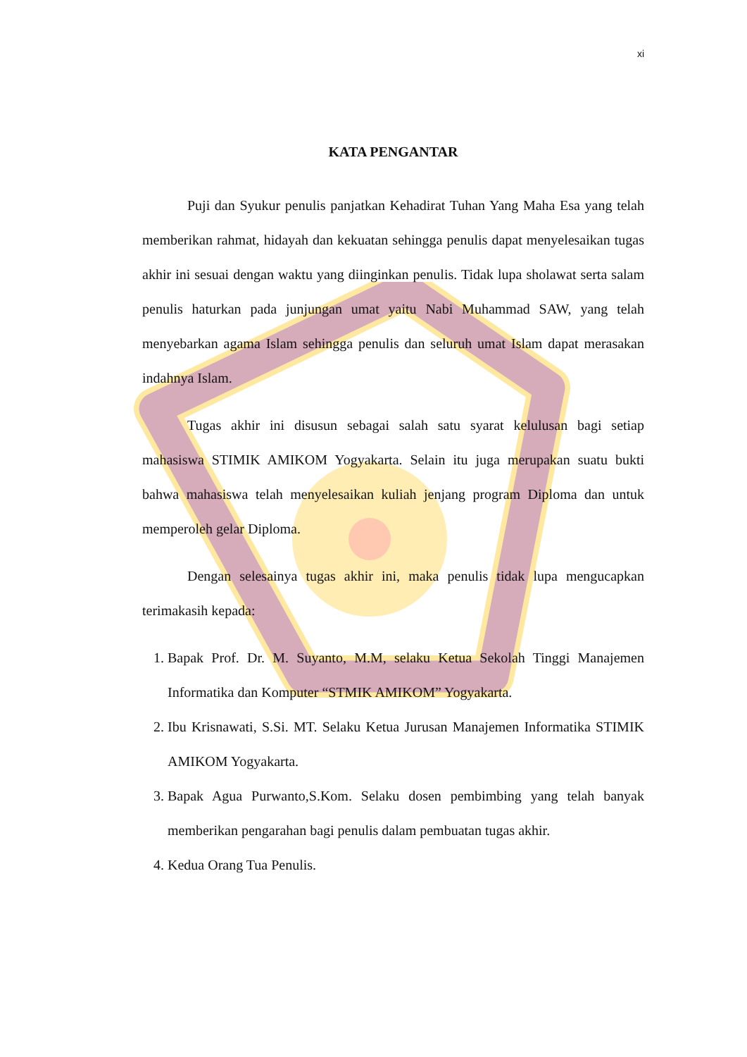xi
KATA PENGANTAR
Puji dan Syukur penulis panjatkan Kehadirat Tuhan Yang Maha Esa yang telah memberikan rahmat, hidayah dan kekuatan sehingga penulis dapat menyelesaikan tugas akhir ini sesuai dengan waktu yang diinginkan penulis. Tidak lupa sholawat serta salam penulis haturkan pada junjungan umat yaitu Nabi Muhammad SAW, yang telah menyebarkan agama Islam sehingga penulis dan seluruh umat Islam dapat merasakan indahnya Islam.
Tugas akhir ini disusun sebagai salah satu syarat kelulusan bagi setiap mahasiswa STIMIK AMIKOM Yogyakarta. Selain itu juga merupakan suatu bukti bahwa mahasiswa telah menyelesaikan kuliah jenjang program Diploma dan untuk memperoleh gelar Diploma.
Dengan selesainya tugas akhir ini, maka penulis tidak lupa mengucapkan terimakasih kepada:
1. Bapak Prof. Dr. M. Suyanto, M.M, selaku Ketua Sekolah Tinggi Manajemen Informatika dan Komputer “STMIK AMIKOM” Yogyakarta.
2. Ibu Krisnawati, S.Si. MT. Selaku Ketua Jurusan Manajemen Informatika STIMIK AMIKOM Yogyakarta.
3. Bapak Agua Purwanto,S.Kom. Selaku dosen pembimbing yang telah banyak memberikan pengarahan bagi penulis dalam pembuatan tugas akhir.
4. Kedua Orang Tua Penulis.